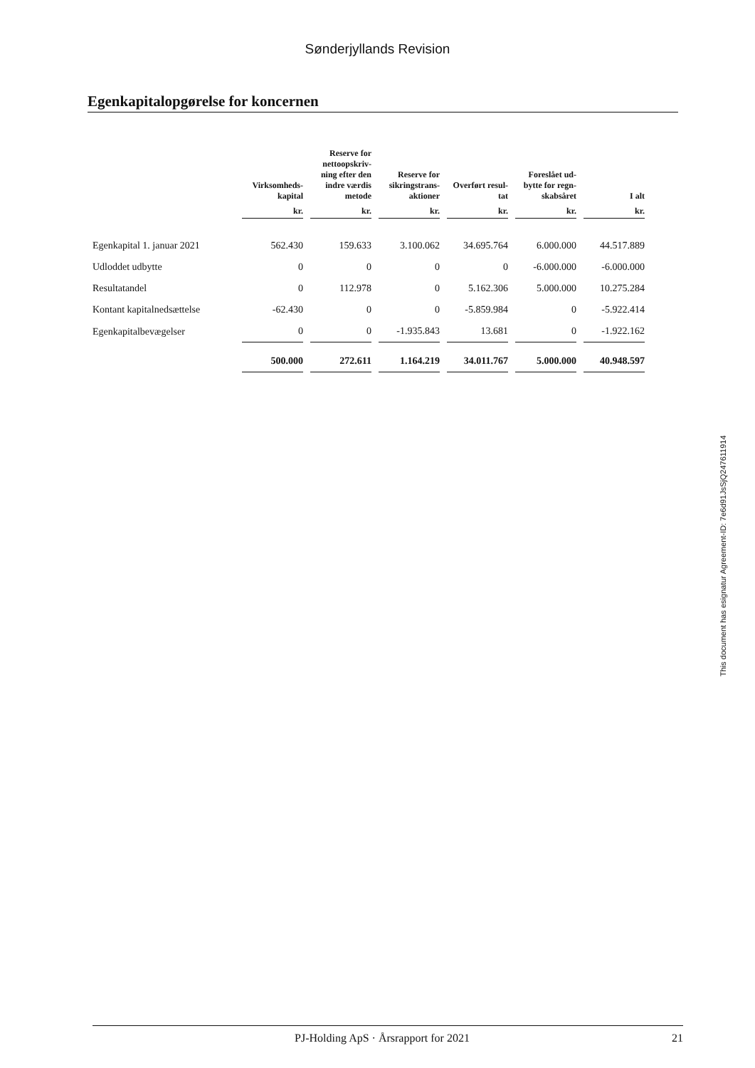Sønderjyllands Revision
Egenkapitalopgørelse for koncernen
| | Virksomheds- kapital | Reserve for nettoopskriv-ning efter den indre værdis metode | Reserve for sikringstrans-aktioner | Overført resul-tat | Foreslået ud-bytte for regn-skabsåret | I alt |
| --- | --- | --- | --- | --- | --- | --- |
| | kr. | kr. | kr. | kr. | kr. | kr. |
| Egenkapital 1. januar 2021 | 562.430 | 159.633 | 3.100.062 | 34.695.764 | 6.000.000 | 44.517.889 |
| Udloddet udbytte | 0 | 0 | 0 | 0 | -6.000.000 | -6.000.000 |
| Resultatandel | 0 | 112.978 | 0 | 5.162.306 | 5.000.000 | 10.275.284 |
| Kontant kapitalnedsættelse | -62.430 | 0 | 0 | -5.859.984 | 0 | -5.922.414 |
| Egenkapitalbevægelser | 0 | 0 | -1.935.843 | 13.681 | 0 | -1.922.162 |
| | 500.000 | 272.611 | 1.164.219 | 34.011.767 | 5.000.000 | 40.948.597 |
This document has esignatur Agreement-ID: 7e6d91JsSjQ247611914
PJ-Holding ApS · Årsrapport for 2021 21